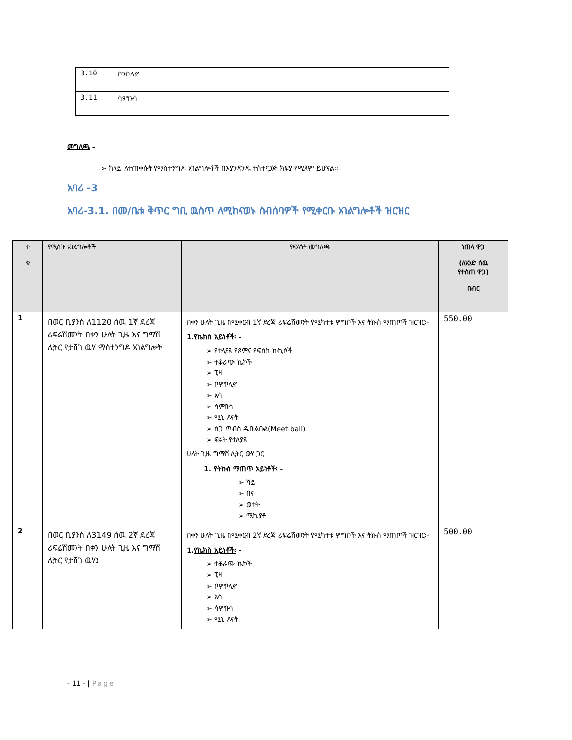| 3.10 | ቦንቦሊኖ | |
| 3.11 | ሳምቡሳ | |
መግለጫ –
➢ ከላይ ለተጠቀሱት የማስተንግዶ አገልግሎቶች በእያንዳንዱ ተስተናጋጅ ክፍያ የሚጸም ይሆናል፡፡
አባሪ -3
አባሪ-3.1. በመ/ቤቱ ቅጥር ግቢ ዉስጥ ለሚከናወኑ ስብሰባዎች የሚቀርቡ አገልግሎቶች ዝርዝር
| ተ ቁ | የሚሰጉ አገልግሎቶች | የፍላጎት መግለጫ | ነጠላ ዋጋ (ለአንድ ሰዉ የተሰጠ ዋጋ) በብር |
| --- | --- | --- | --- |
| 1 | በወር ቢያንስ ለ1120 ሰዉ 1ኛ ደረጃ ሪፍሬሽመንት በቀን ሁለት ጊዜ እና ግማሽ ሊትር የታሸገ ዉሃ ማስተንግዶ አገልግሎት | በቀን ሁለት ጊዜ በሚቀርብ 1ኛ ደረጃ ሪፍሬሽመንት የሚካተቱ ምግቦች እና ትኩስ ማጠጦች ዝርዝር፡- 1. የኬክስ አይነቶች፡ - ➢ የተለያዩ የጾምና የፍስክ ኩኪሶች ➢ ተቆራጭ ኬኮች ➢ ፒዛ ➢ ቦምቦሊኖ ➢ አሳ ➢ ሳምቡሳ ➢ ሚኒ ዶናት ➢ ስጋ ጥብስ ዱቡልቡል(Meet ball) ➢ ፍሩት የተለያዩ ሁለት ጊዜ ግማሽ ሊትር ውሃ ጋር 1. የትኩስ ማጠጥ አይነቶች፡ - ➢ ሻይ ➢ በና ➢ ወተት ➢ ሚኪያቶ | 550.00 |
| 2 | በወር ቢያንስ ለ3149 ሰዉ 2ኛ ደረጃ ሪፍሬሽመንት በቀን ሁለት ጊዜ እና ግማሽ ሊትር የታሸገ ዉሃ፤ | በቀን ሁለት ጊዜ በሚቀርብ 2ኛ ደረጃ ሪፍሬሽመንት የሚካተቱ ምግቦች እና ትኩስ ማጠጦች ዝርዝር፡- 1. የኬክስ አይነቶች፡ - ➢ ተቆራጭ ኬኮች ➢ ፒዛ ➢ ቦምቦሊኖ ➢ አሳ ➢ ሳምቡሳ ➢ ሚኒ ዶናት | 500.00 |
- 11 - | Page